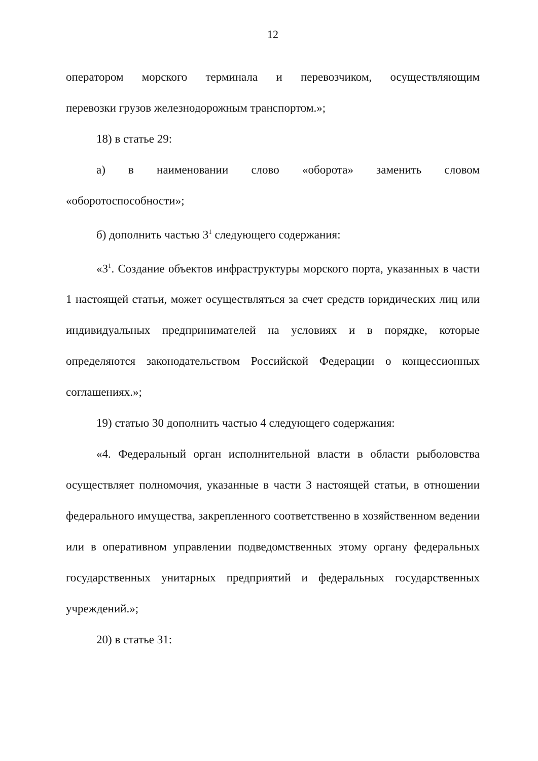12
оператором морского терминала и перевозчиком, осуществляющим
перевозки грузов железнодорожным транспортом.»;
18) в статье 29:
а) в наименовании слово «оборота» заменить словом
«оборотоспособности»;
б) дополнить частью 3<sup>1</sup> следующего содержания:
«3<sup>1</sup>. Создание объектов инфраструктуры морского порта, указанных в части 1 настоящей статьи, может осуществляться за счет средств юридических лиц или индивидуальных предпринимателей на условиях и в порядке, которые определяются законодательством Российской Федерации о концессионных соглашениях.»;
19) статью 30 дополнить частью 4 следующего содержания:
«4. Федеральный орган исполнительной власти в области рыболовства осуществляет полномочия, указанные в части 3 настоящей статьи, в отношении федерального имущества, закрепленного соответственно в хозяйственном ведении или в оперативном управлении подведомственных этому органу федеральных государственных унитарных предприятий и федеральных государственных учреждений.»;
20) в статье 31: